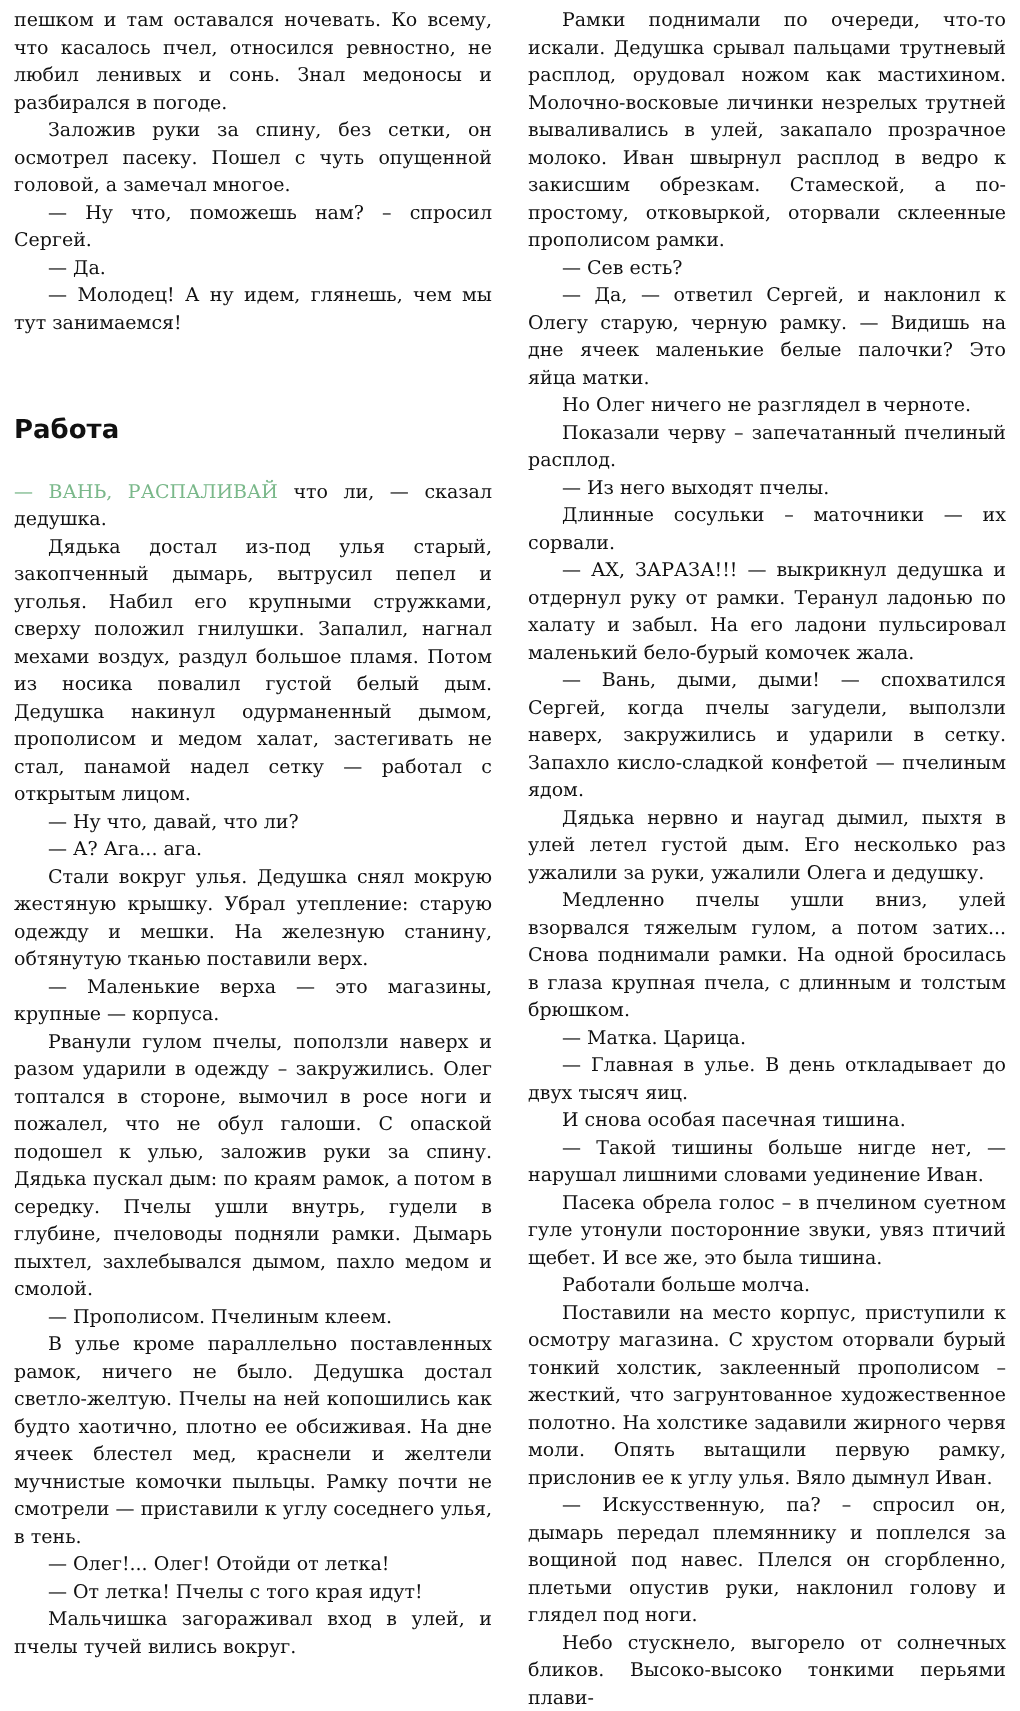пешком и там оставался ночевать. Ко всему, что касалось пчел, относился ревностно, не любил ленивых и сонь. Знал медоносы и разбирался в погоде.
Заложив руки за спину, без сетки, он осмотрел пасеку. Пошел с чуть опущенной головой, а замечал многое.
— Ну что, поможешь нам? – спросил Сергей.
— Да.
— Молодец! А ну идем, глянешь, чем мы тут занимаемся!
Работа
— ВАНЬ, РАСПАЛИВАЙ что ли, — сказал дедушка.
Дядька достал из-под улья старый, закопченный дымарь, вытрусил пепел и уголья. Набил его крупными стружками, сверху положил гнилушки. Запалил, нагнал мехами воздух, раздул большое пламя. Потом из носика повалил густой белый дым. Дедушка накинул одурманенный дымом, прополисом и медом халат, застегивать не стал, панамой надел сетку — работал с открытым лицом.
— Ну что, давай, что ли?
— А? Ага... ага.
Стали вокруг улья. Дедушка снял мокрую жестяную крышку. Убрал утепление: старую одежду и мешки. На железную станину, обтянутую тканью поставили верх.
— Маленькие верха — это магазины, крупные — корпуса.
Рванули гулом пчелы, поползли наверх и разом ударили в одежду – закружились. Олег топтался в стороне, вымочил в росе ноги и пожалел, что не обул галоши. С опаской подошел к улью, заложив руки за спину. Дядька пускал дым: по краям рамок, а потом в середку. Пчелы ушли внутрь, гудели в глубине, пчеловоды подняли рамки. Дымарь пыхтел, захлебывался дымом, пахло медом и смолой.
— Прополисом. Пчелиным клеем.
В улье кроме параллельно поставленных рамок, ничего не было. Дедушка достал светло-желтую. Пчелы на ней копошились как будто хаотично, плотно ее обсиживая. На дне ячеек блестел мед, краснели и желтели мучнистые комочки пыльцы. Рамку почти не смотрели — приставили к углу соседнего улья, в тень.
— Олег!... Олег! Отойди от летка!
— От летка! Пчелы с того края идут!
Мальчишка загораживал вход в улей, и пчелы тучей вились вокруг.
Рамки поднимали по очереди, что-то искали. Дедушка срывал пальцами трутневый расплод, орудовал ножом как мастихином. Молочно-восковые личинки незрелых трутней вываливались в улей, закапало прозрачное молоко. Иван швырнул расплод в ведро к закисшим обрезкам. Стамеской, а по-простому, отковыркой, оторвали склеенные прополисом рамки.
— Сев есть?
— Да, — ответил Сергей, и наклонил к Олегу старую, черную рамку. — Видишь на дне ячеек маленькие белые палочки? Это яйца матки.
Но Олег ничего не разглядел в черноте.
Показали черву – запечатанный пчелиный расплод.
— Из него выходят пчелы.
Длинные сосульки – маточники — их сорвали.
— АХ, ЗАРАЗА!!! — выкрикнул дедушка и отдернул руку от рамки. Теранул ладонью по халату и забыл. На его ладони пульсировал маленький бело-бурый комочек жала.
— Вань, дыми, дыми! — спохватился Сергей, когда пчелы загудели, выползли наверх, закружились и ударили в сетку. Запахло кисло-сладкой конфетой — пчелиным ядом.
Дядька нервно и наугад дымил, пыхтя в улей летел густой дым. Его несколько раз ужалили за руки, ужалили Олега и дедушку.
Медленно пчелы ушли вниз, улей взорвался тяжелым гулом, а потом затих... Снова поднимали рамки. На одной бросилась в глаза крупная пчела, с длинным и толстым брюшком.
— Матка. Царица.
— Главная в улье. В день откладывает до двух тысяч яиц.
И снова особая пасечная тишина.
— Такой тишины больше нигде нет, — нарушал лишними словами уединение Иван.
Пасека обрела голос – в пчелином суетном гуле утонули посторонние звуки, увяз птичий щебет. И все же, это была тишина.
Работали больше молча.
Поставили на место корпус, приступили к осмотру магазина. С хрустом оторвали бурый тонкий холстик, заклеенный прополисом – жесткий, что загрунтованное художественное полотно. На холстике задавили жирного червя моли. Опять вытащили первую рамку, прислонив ее к углу улья. Вяло дымнул Иван.
— Искусственную, па? – спросил он, дымарь передал племяннику и поплелся за вощиной под навес. Плелся он сгорбленно, плетьми опустив руки, наклонил голову и глядел под ноги.
Небо стускнело, выгорело от солнечных бликов. Высоко-высоко тонкими перьями плави-